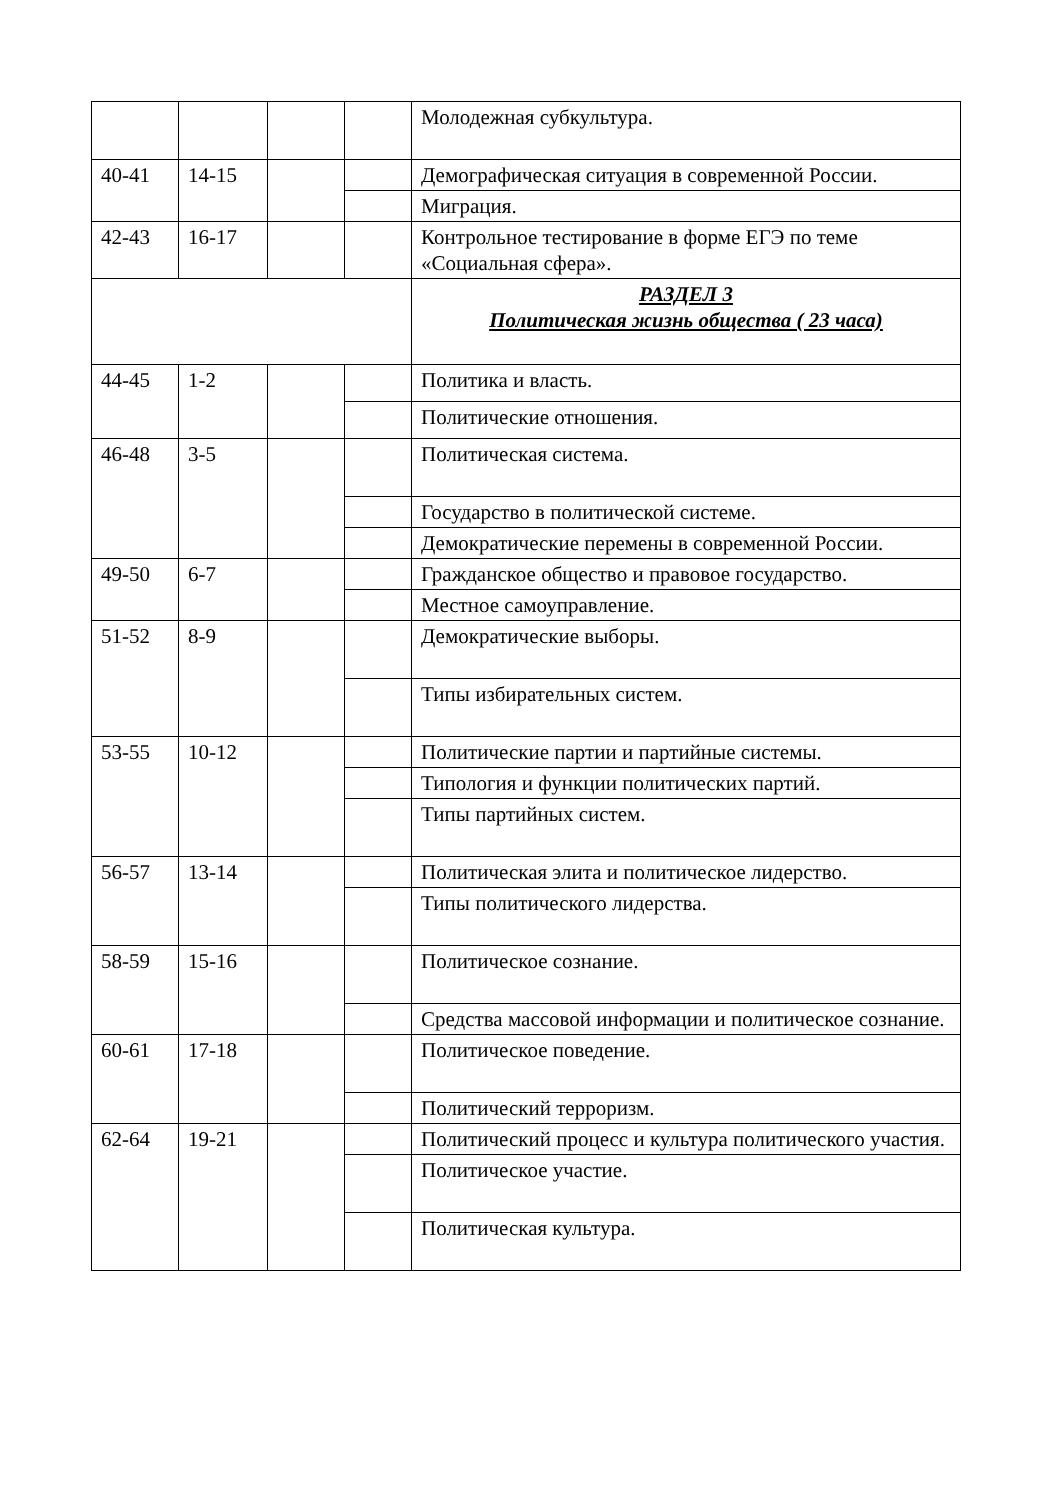| | | | | Молодежная субкультура. |
| 40-41 | 14-15 | | | Демографическая ситуация в современной России. |
| | | | | Миграция. |
| 42-43 | 16-17 | | | Контрольное тестирование в форме ЕГЭ по теме «Социальная сфера». |
| | | | | РАЗДЕЛ 3 Политическая жизнь общества ( 23 часа) |
| 44-45 | 1-2 | | | Политика и власть. |
| | | | | Политические отношения. |
| 46-48 | 3-5 | | | Политическая система. |
| | | | | Государство в политической системе. |
| | | | | Демократические перемены в современной России. |
| 49-50 | 6-7 | | | Гражданское общество и правовое государство. |
| | | | | Местное самоуправление. |
| 51-52 | 8-9 | | | Демократические выборы. |
| | | | | Типы избирательных систем. |
| 53-55 | 10-12 | | | Политические партии и партийные системы. |
| | | | | Типология и функции политических партий. |
| | | | | Типы партийных систем. |
| 56-57 | 13-14 | | | Политическая элита и политическое лидерство. |
| | | | | Типы политического лидерства. |
| 58-59 | 15-16 | | | Политическое сознание. |
| | | | | Средства массовой информации и политическое сознание. |
| 60-61 | 17-18 | | | Политическое поведение. |
| | | | | Политический терроризм. |
| 62-64 | 19-21 | | | Политический процесс и культура политического участия. |
| | | | | Политическое участие. |
| | | | | Политическая культура. |